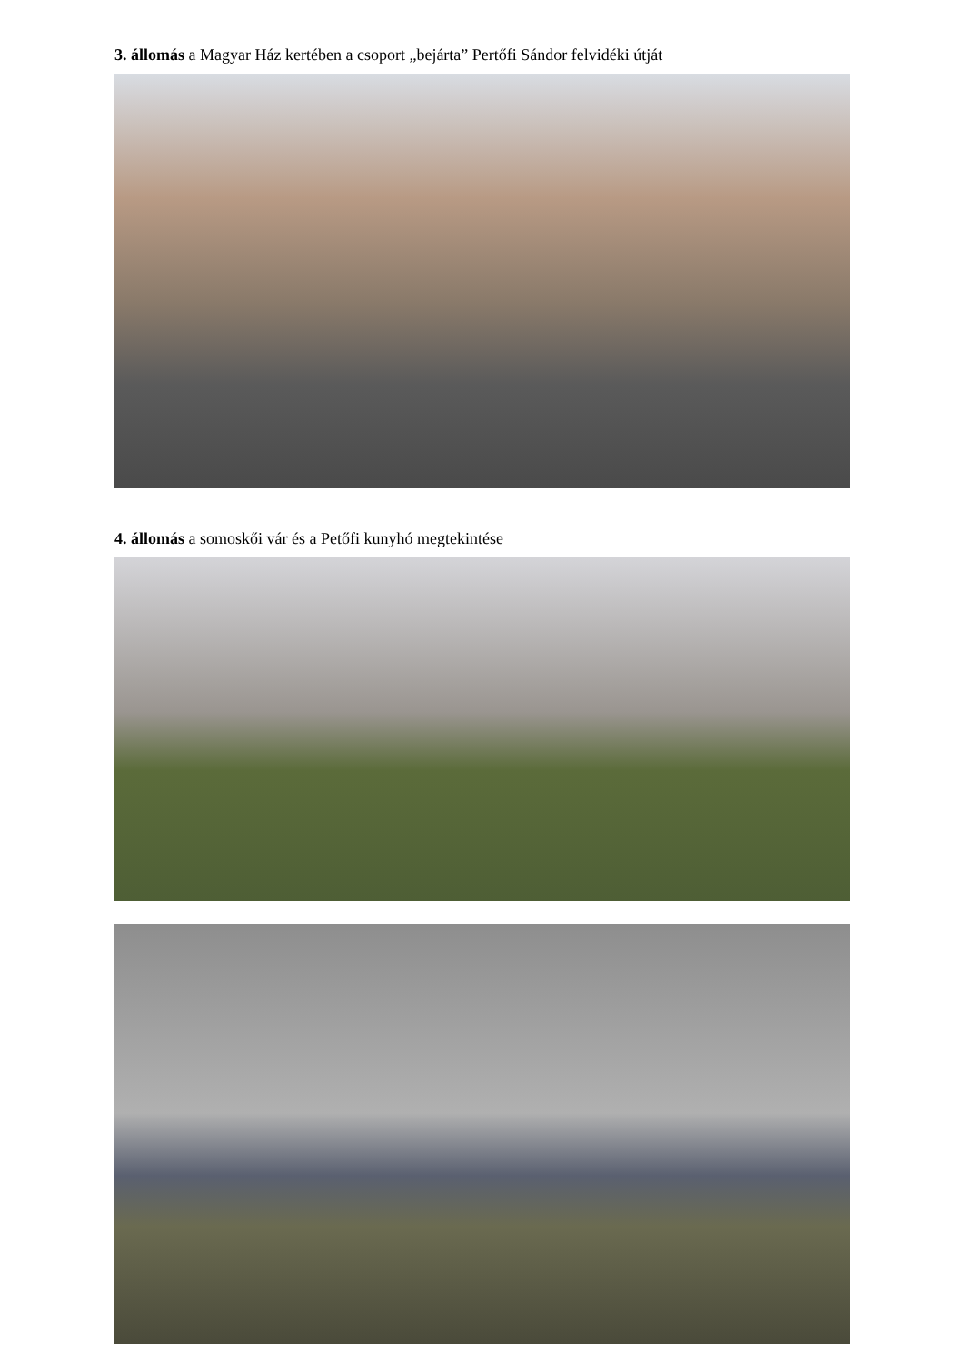3. állomás a Magyar Ház kertében a csoport „bejárta” Pertőfi Sándor felvidéki útját
4. állomás a somoskői vár és a Petőfi kunyhó megtekintése